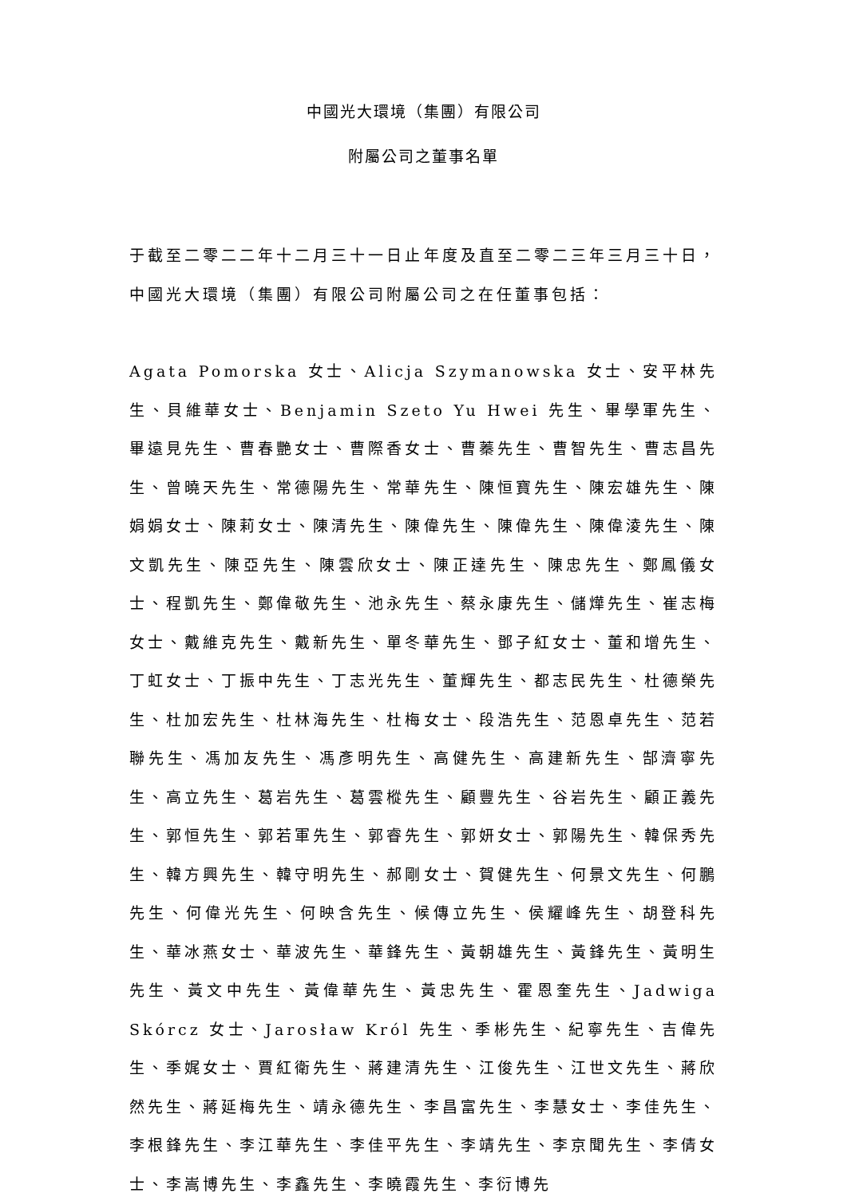中國光大環境（集團）有限公司
附屬公司之董事名單
于截至二零二二年十二月三十一日止年度及直至二零二三年三月三十日，中國光大環境（集團）有限公司附屬公司之在任董事包括：
Agata Pomorska 女士、Alicja Szymanowska 女士、安平林先生、貝維華女士、Benjamin Szeto Yu Hwei 先生、畢學軍先生、畢遠見先生、曹春艷女士、曹際香女士、曹蓁先生、曹智先生、曹志昌先生、曾曉天先生、常德陽先生、常華先生、陳恒寶先生、陳宏雄先生、陳娟娟女士、陳莉女士、陳清先生、陳偉先生、陳偉先生、陳偉淩先生、陳文凱先生、陳亞先生、陳雲欣女士、陳正達先生、陳忠先生、鄭鳳儀女士、程凱先生、鄭偉敬先生、池永先生、蔡永康先生、儲燁先生、崔志梅女士、戴維克先生、戴新先生、單冬華先生、鄧子紅女士、董和增先生、丁虹女士、丁振中先生、丁志光先生、董輝先生、都志民先生、杜德榮先生、杜加宏先生、杜林海先生、杜梅女士、段浩先生、范恩卓先生、范若聯先生、馮加友先生、馮彥明先生、高健先生、高建新先生、郜濟寧先生、高立先生、葛岩先生、葛雲樅先生、顧豐先生、谷岩先生、顧正義先生、郭恒先生、郭若軍先生、郭睿先生、郭妍女士、郭陽先生、韓保秀先生、韓方興先生、韓守明先生、郝剛女士、賀健先生、何景文先生、何鵬先生、何偉光先生、何映含先生、候傳立先生、侯耀峰先生、胡登科先生、華冰燕女士、華波先生、華鋒先生、黃朝雄先生、黃鋒先生、黃明生先生、黃文中先生、黃偉華先生、黃忠先生、霍恩奎先生、Jadwiga Skórcz 女士、Jarosław Król 先生、季彬先生、紀寧先生、吉偉先生、季娓女士、賈紅衛先生、蔣建清先生、江俊先生、江世文先生、蔣欣然先生、蔣延梅先生、靖永德先生、李昌富先生、李慧女士、李佳先生、李根鋒先生、李江華先生、李佳平先生、李靖先生、李京聞先生、李倩女士、李嵩博先生、李鑫先生、李曉霞先生、李衍博先